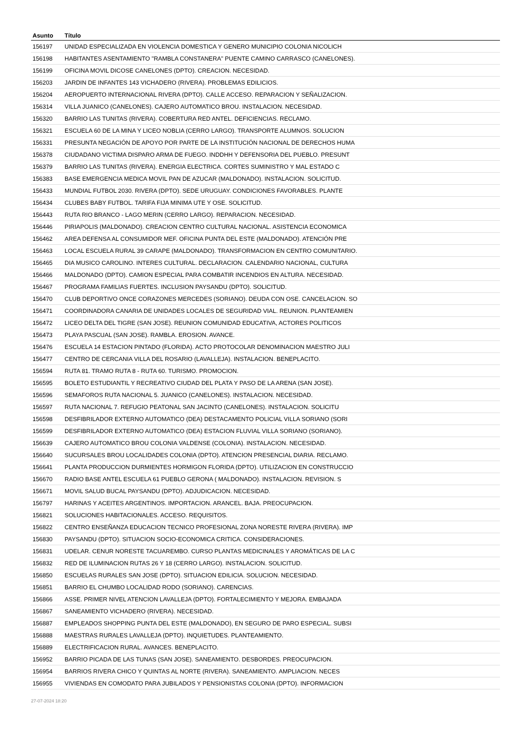| Asunto | Título |
| --- | --- |
| 156197 | UNIDAD ESPECIALIZADA EN VIOLENCIA DOMESTICA Y GENERO MUNICIPIO COLONIA NICOLICH |
| 156198 | HABITANTES ASENTAMIENTO "RAMBLA CONSTANERA" PUENTE CAMINO CARRASCO (CANELONES). |
| 156199 | OFICINA MOVIL DICOSE CANELONES (DPTO). CREACION. NECESIDAD. |
| 156203 | JARDIN DE INFANTES 143 VICHADERO (RIVERA). PROBLEMAS EDILICIOS. |
| 156204 | AEROPUERTO INTERNACIONAL RIVERA (DPTO). CALLE ACCESO. REPARACION Y SEÑALIZACION. |
| 156314 | VILLA JUANICO (CANELONES). CAJERO AUTOMATICO BROU. INSTALACION. NECESIDAD. |
| 156320 | BARRIO LAS TUNITAS (RIVERA). COBERTURA RED ANTEL. DEFICIENCIAS. RECLAMO. |
| 156321 | ESCUELA 60 DE LA MINA Y LICEO NOBLIA (CERRO LARGO). TRANSPORTE ALUMNOS. SOLUCION |
| 156331 | PRESUNTA NEGACIÓN DE APOYO POR PARTE DE LA INSTITUCIÓN NACIONAL DE DERECHOS HUMA |
| 156378 | CIUDADANO VICTIMA DISPARO ARMA DE FUEGO. INDDHH Y DEFENSORIA DEL PUEBLO. PRESUNT |
| 156379 | BARRIO LAS TUNITAS (RIVERA). ENERGIA ELECTRICA. CORTES SUMINISTRO Y MAL ESTADO C |
| 156383 | BASE EMERGENCIA MEDICA MOVIL PAN DE AZUCAR (MALDONADO). INSTALACION. SOLICITUD. |
| 156433 | MUNDIAL FUTBOL 2030. RIVERA (DPTO). SEDE URUGUAY. CONDICIONES FAVORABLES. PLANTE |
| 156434 | CLUBES BABY FUTBOL. TARIFA FIJA MINIMA UTE Y OSE. SOLICITUD. |
| 156443 | RUTA RIO BRANCO - LAGO MERIN (CERRO LARGO). REPARACION. NECESIDAD. |
| 156446 | PIRIAPOLIS (MALDONADO). CREACION CENTRO CULTURAL NACIONAL. ASISTENCIA ECONOMICA |
| 156462 | AREA DEFENSA AL CONSUMIDOR MEF. OFICINA PUNTA DEL ESTE (MALDONADO). ATENCIÓN PRE |
| 156463 | LOCAL ESCUELA RURAL 39 CARAPE (MALDONADO). TRANSFORMACION EN CENTRO COMUNITARIO. |
| 156465 | DIA MUSICO CAROLINO. INTERES CULTURAL. DECLARACION. CALENDARIO NACIONAL, CULTURA |
| 156466 | MALDONADO (DPTO). CAMION ESPECIAL PARA COMBATIR INCENDIOS EN ALTURA. NECESIDAD. |
| 156467 | PROGRAMA FAMILIAS FUERTES. INCLUSION PAYSANDU (DPTO). SOLICITUD. |
| 156470 | CLUB DEPORTIVO ONCE CORAZONES MERCEDES (SORIANO). DEUDA CON OSE. CANCELACION. SO |
| 156471 | COORDINADORA CANARIA DE UNIDADES LOCALES DE SEGURIDAD VIAL. REUNION. PLANTEAMIEN |
| 156472 | LICEO DELTA DEL TIGRE (SAN JOSE). REUNION COMUNIDAD EDUCATIVA, ACTORES POLITICOS |
| 156473 | PLAYA PASCUAL (SAN JOSE). RAMBLA. EROSION. AVANCE. |
| 156476 | ESCUELA 14 ESTACION PINTADO (FLORIDA). ACTO PROTOCOLAR DENOMINACION MAESTRO JULI |
| 156477 | CENTRO DE CERCANIA VILLA DEL ROSARIO (LAVALLEJA). INSTALACION. BENEPLACITO. |
| 156594 | RUTA 81. TRAMO RUTA 8 - RUTA 60. TURISMO. PROMOCION. |
| 156595 | BOLETO ESTUDIANTIL Y RECREATIVO CIUDAD DEL PLATA Y PASO DE LA ARENA (SAN JOSE). |
| 156596 | SEMAFOROS RUTA NACIONAL 5. JUANICO (CANELONES). INSTALACION. NECESIDAD. |
| 156597 | RUTA NACIONAL 7. REFUGIO PEATONAL SAN JACINTO (CANELONES). INSTALACION. SOLICITU |
| 156598 | DESFIBRILADOR EXTERNO AUTOMATICO (DEA) DESTACAMENTO POLICIAL VILLA SORIANO (SORI |
| 156599 | DESFIBRILADOR EXTERNO AUTOMATICO (DEA) ESTACION FLUVIAL VILLA SORIANO (SORIANO). |
| 156639 | CAJERO AUTOMATICO BROU COLONIA VALDENSE (COLONIA). INSTALACION. NECESIDAD. |
| 156640 | SUCURSALES BROU LOCALIDADES COLONIA (DPTO). ATENCION PRESENCIAL DIARIA. RECLAMO. |
| 156641 | PLANTA PRODUCCION DURMIENTES HORMIGON FLORIDA (DPTO). UTILIZACION EN CONSTRUCCIO |
| 156670 | RADIO BASE ANTEL ESCUELA 61 PUEBLO GERONA ( MALDONADO). INSTALACION. REVISION. S |
| 156671 | MOVIL SALUD BUCAL PAYSANDU (DPTO). ADJUDICACION. NECESIDAD. |
| 156797 | HARINAS Y ACEITES ARGENTINOS. IMPORTACION. ARANCEL. BAJA. PREOCUPACION. |
| 156821 | SOLUCIONES HABITACIONALES. ACCESO. REQUISITOS. |
| 156822 | CENTRO ENSEÑANZA EDUCACION TECNICO PROFESIONAL ZONA NORESTE RIVERA (RIVERA). IMP |
| 156830 | PAYSANDU (DPTO). SITUACION SOCIO-ECONOMICA CRITICA. CONSIDERACIONES. |
| 156831 | UDELAR. CENUR NORESTE TACUAREMBO. CURSO PLANTAS MEDICINALES Y AROMÁTICAS DE LA C |
| 156832 | RED DE ILUMINACION RUTAS 26 Y 18 (CERRO LARGO). INSTALACION. SOLICITUD. |
| 156850 | ESCUELAS RURALES SAN JOSE (DPTO). SITUACION EDILICIA. SOLUCION. NECESIDAD. |
| 156851 | BARRIO EL CHUMBO LOCALIDAD RODO (SORIANO). CARENCIAS. |
| 156866 | ASSE. PRIMER NIVEL ATENCION LAVALLEJA (DPTO). FORTALECIMIENTO Y MEJORA. EMBAJADA |
| 156867 | SANEAMIENTO VICHADERO (RIVERA). NECESIDAD. |
| 156887 | EMPLEADOS SHOPPING PUNTA DEL ESTE (MALDONADO), EN SEGURO DE PARO ESPECIAL. SUBSI |
| 156888 | MAESTRAS RURALES LAVALLEJA (DPTO). INQUIETUDES. PLANTEAMIENTO. |
| 156889 | ELECTRIFICACION RURAL. AVANCES. BENEPLACITO. |
| 156952 | BARRIO PICADA DE LAS TUNAS (SAN JOSE). SANEAMIENTO. DESBORDES. PREOCUPACION. |
| 156954 | BARRIOS RIVERA CHICO Y QUINTAS AL NORTE (RIVERA). SANEAMIENTO. AMPLIACION. NECES |
| 156955 | VIVIENDAS EN COMODATO PARA JUBILADOS Y PENSIONISTAS COLONIA (DPTO). INFORMACION |
27-07-2024 18:20